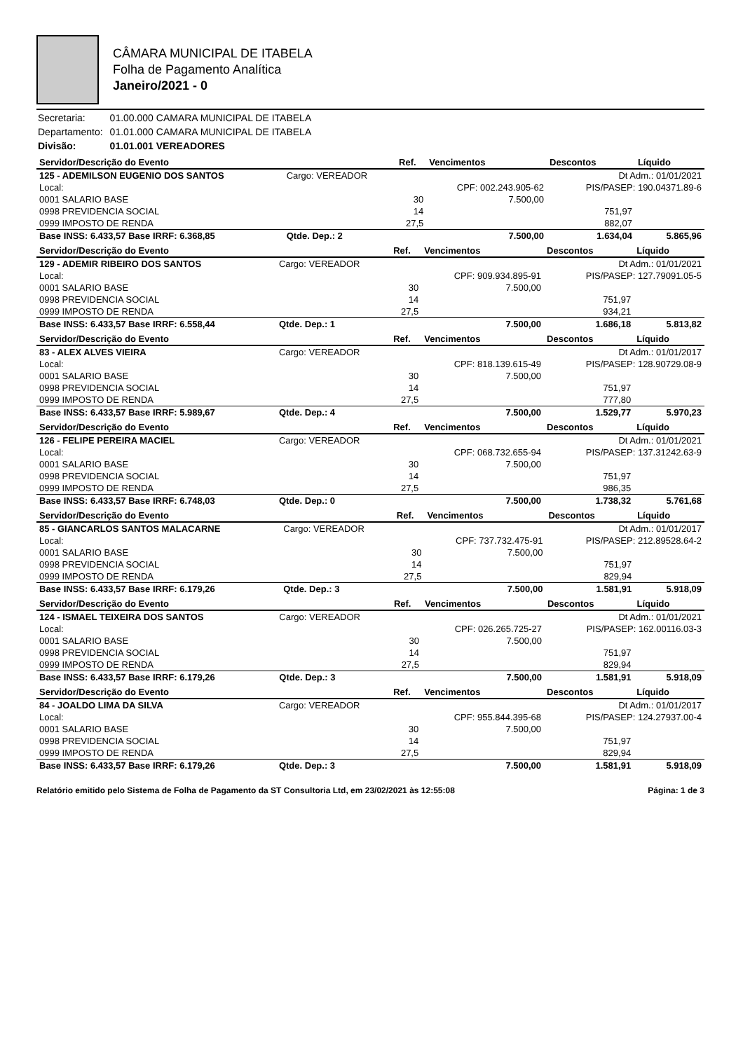CÂMARA MUNICIPAL DE ITABELA
Folha de Pagamento Analítica
Janeiro/2021 - 0
| Secretaria: | 01.00.000 CAMARA MUNICIPAL DE ITABELA |
| Departamento: | 01.01.000 CAMARA MUNICIPAL DE ITABELA |
| Divisão: | 01.01.001 VEREADORES |
| Servidor/Descrição do Evento | | Ref. | Vencimentos | Descontos | Líquido |
| --- | --- | --- | --- | --- | --- |
| 125 - ADEMILSON EUGENIO DOS SANTOS | Cargo: VEREADOR | | | Dt Adm.: 01/01/2021 | |
| Local: | | | CPF: 002.243.905-62 | PIS/PASEP: 190.04371.89-6 | |
| 0001 SALARIO BASE | | 30 | 7.500,00 | | |
| 0998 PREVIDENCIA SOCIAL | | 14 | | 751,97 | |
| 0999 IMPOSTO DE RENDA | | 27,5 | | 882,07 | |
| Base INSS: 6.433,57 Base IRRF: 6.368,85 | Qtde. Dep.: 2 | | 7.500,00 | 1.634,04 | 5.865,96 |
| Servidor/Descrição do Evento | | Ref. | Vencimentos | Descontos | Líquido |
| --- | --- | --- | --- | --- | --- |
| 129 - ADEMIR RIBEIRO DOS SANTOS | Cargo: VEREADOR | | | Dt Adm.: 01/01/2021 | |
| Local: | | | CPF: 909.934.895-91 | PIS/PASEP: 127.79091.05-5 | |
| 0001 SALARIO BASE | | 30 | 7.500,00 | | |
| 0998 PREVIDENCIA SOCIAL | | 14 | | 751,97 | |
| 0999 IMPOSTO DE RENDA | | 27,5 | | 934,21 | |
| Base INSS: 6.433,57 Base IRRF: 6.558,44 | Qtde. Dep.: 1 | | 7.500,00 | 1.686,18 | 5.813,82 |
| Servidor/Descrição do Evento | | Ref. | Vencimentos | Descontos | Líquido |
| --- | --- | --- | --- | --- | --- |
| 83 - ALEX ALVES VIEIRA | Cargo: VEREADOR | | | Dt Adm.: 01/01/2017 | |
| Local: | | | CPF: 818.139.615-49 | PIS/PASEP: 128.90729.08-9 | |
| 0001 SALARIO BASE | | 30 | 7.500,00 | | |
| 0998 PREVIDENCIA SOCIAL | | 14 | | 751,97 | |
| 0999 IMPOSTO DE RENDA | | 27,5 | | 777,80 | |
| Base INSS: 6.433,57 Base IRRF: 5.989,67 | Qtde. Dep.: 4 | | 7.500,00 | 1.529,77 | 5.970,23 |
| Servidor/Descrição do Evento | | Ref. | Vencimentos | Descontos | Líquido |
| --- | --- | --- | --- | --- | --- |
| 126 - FELIPE PEREIRA MACIEL | Cargo: VEREADOR | | | Dt Adm.: 01/01/2021 | |
| Local: | | | CPF: 068.732.655-94 | PIS/PASEP: 137.31242.63-9 | |
| 0001 SALARIO BASE | | 30 | 7.500,00 | | |
| 0998 PREVIDENCIA SOCIAL | | 14 | | 751,97 | |
| 0999 IMPOSTO DE RENDA | | 27,5 | | 986,35 | |
| Base INSS: 6.433,57 Base IRRF: 6.748,03 | Qtde. Dep.: 0 | | 7.500,00 | 1.738,32 | 5.761,68 |
| Servidor/Descrição do Evento | | Ref. | Vencimentos | Descontos | Líquido |
| --- | --- | --- | --- | --- | --- |
| 85 - GIANCARLOS SANTOS MALACARNE | Cargo: VEREADOR | | | Dt Adm.: 01/01/2017 | |
| Local: | | | CPF: 737.732.475-91 | PIS/PASEP: 212.89528.64-2 | |
| 0001 SALARIO BASE | | 30 | 7.500,00 | | |
| 0998 PREVIDENCIA SOCIAL | | 14 | | 751,97 | |
| 0999 IMPOSTO DE RENDA | | 27,5 | | 829,94 | |
| Base INSS: 6.433,57 Base IRRF: 6.179,26 | Qtde. Dep.: 3 | | 7.500,00 | 1.581,91 | 5.918,09 |
| Servidor/Descrição do Evento | | Ref. | Vencimentos | Descontos | Líquido |
| --- | --- | --- | --- | --- | --- |
| 124 - ISMAEL TEIXEIRA DOS SANTOS | Cargo: VEREADOR | | | Dt Adm.: 01/01/2021 | |
| Local: | | | CPF: 026.265.725-27 | PIS/PASEP: 162.00116.03-3 | |
| 0001 SALARIO BASE | | 30 | 7.500,00 | | |
| 0998 PREVIDENCIA SOCIAL | | 14 | | 751,97 | |
| 0999 IMPOSTO DE RENDA | | 27,5 | | 829,94 | |
| Base INSS: 6.433,57 Base IRRF: 6.179,26 | Qtde. Dep.: 3 | | 7.500,00 | 1.581,91 | 5.918,09 |
| Servidor/Descrição do Evento | | Ref. | Vencimentos | Descontos | Líquido |
| --- | --- | --- | --- | --- | --- |
| 84 - JOALDO LIMA DA SILVA | Cargo: VEREADOR | | | Dt Adm.: 01/01/2017 | |
| Local: | | | CPF: 955.844.395-68 | PIS/PASEP: 124.27937.00-4 | |
| 0001 SALARIO BASE | | 30 | 7.500,00 | | |
| 0998 PREVIDENCIA SOCIAL | | 14 | | 751,97 | |
| 0999 IMPOSTO DE RENDA | | 27,5 | | 829,94 | |
| Base INSS: 6.433,57 Base IRRF: 6.179,26 | Qtde. Dep.: 3 | | 7.500,00 | 1.581,91 | 5.918,09 |
Relatório emitido pelo Sistema de Folha de Pagamento da ST Consultoria Ltd, em 23/02/2021 às 12:55:08 Página: 1 de 3